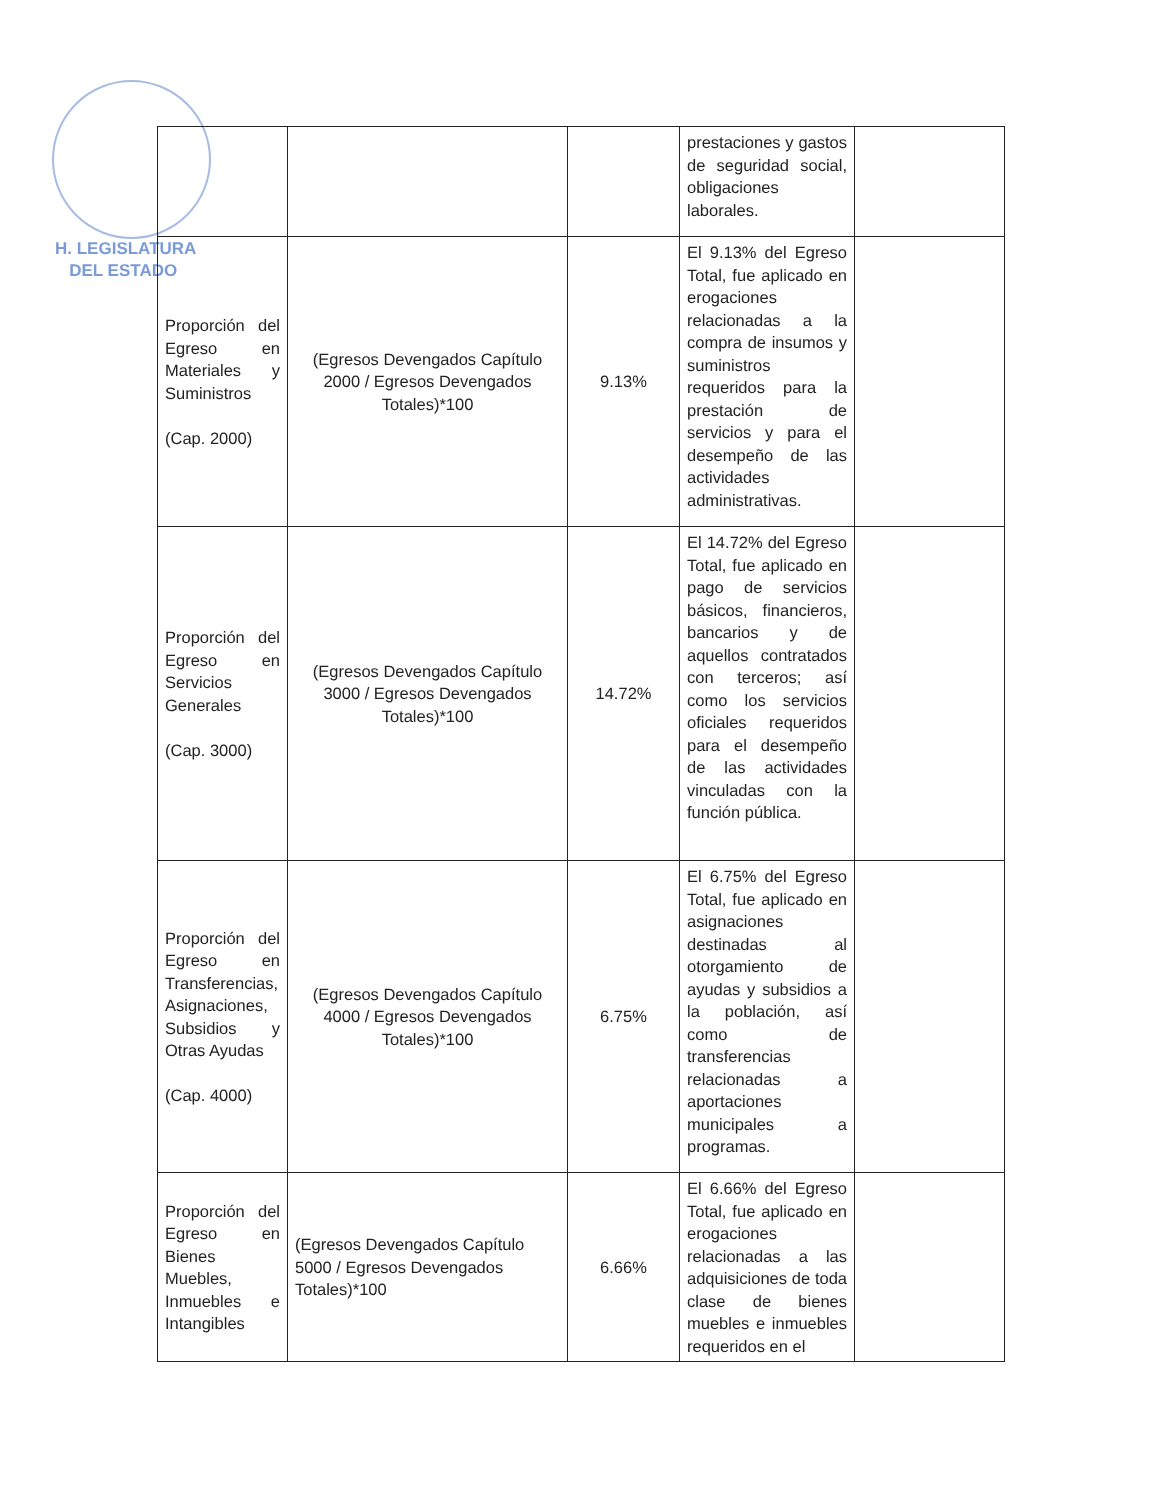H. LEGISLATURA
DEL ESTADO
| | | | prestaciones y gastos de seguridad social, obligaciones laborales. | |
| Proporción del Egreso en Materiales y Suministros (Cap. 2000) | (Egresos Devengados Capítulo 2000 / Egresos Devengados Totales)*100 | 9.13% | El 9.13% del Egreso Total, fue aplicado en erogaciones relacionadas a la compra de insumos y suministros requeridos para la prestación de servicios y para el desempeño de las actividades administrativas. | |
| Proporción del Egreso en Servicios Generales (Cap. 3000) | (Egresos Devengados Capítulo 3000 / Egresos Devengados Totales)*100 | 14.72% | El 14.72% del Egreso Total, fue aplicado en pago de servicios básicos, financieros, bancarios y de aquellos contratados con terceros; así como los servicios oficiales requeridos para el desempeño de las actividades vinculadas con la función pública. | |
| Proporción del Egreso en Transferencias, Asignaciones, Subsidios y Otras Ayudas (Cap. 4000) | (Egresos Devengados Capítulo 4000 / Egresos Devengados Totales)*100 | 6.75% | El 6.75% del Egreso Total, fue aplicado en asignaciones destinadas al otorgamiento de ayudas y subsidios a la población, así como de transferencias relacionadas a aportaciones municipales a programas. | |
| Proporción del Egreso en Bienes Muebles, Inmuebles e Intangibles | (Egresos Devengados Capítulo 5000 / Egresos Devengados Totales)*100 | 6.66% | El 6.66% del Egreso Total, fue aplicado en erogaciones relacionadas a las adquisiciones de toda clase de bienes muebles e inmuebles requeridos en el | |